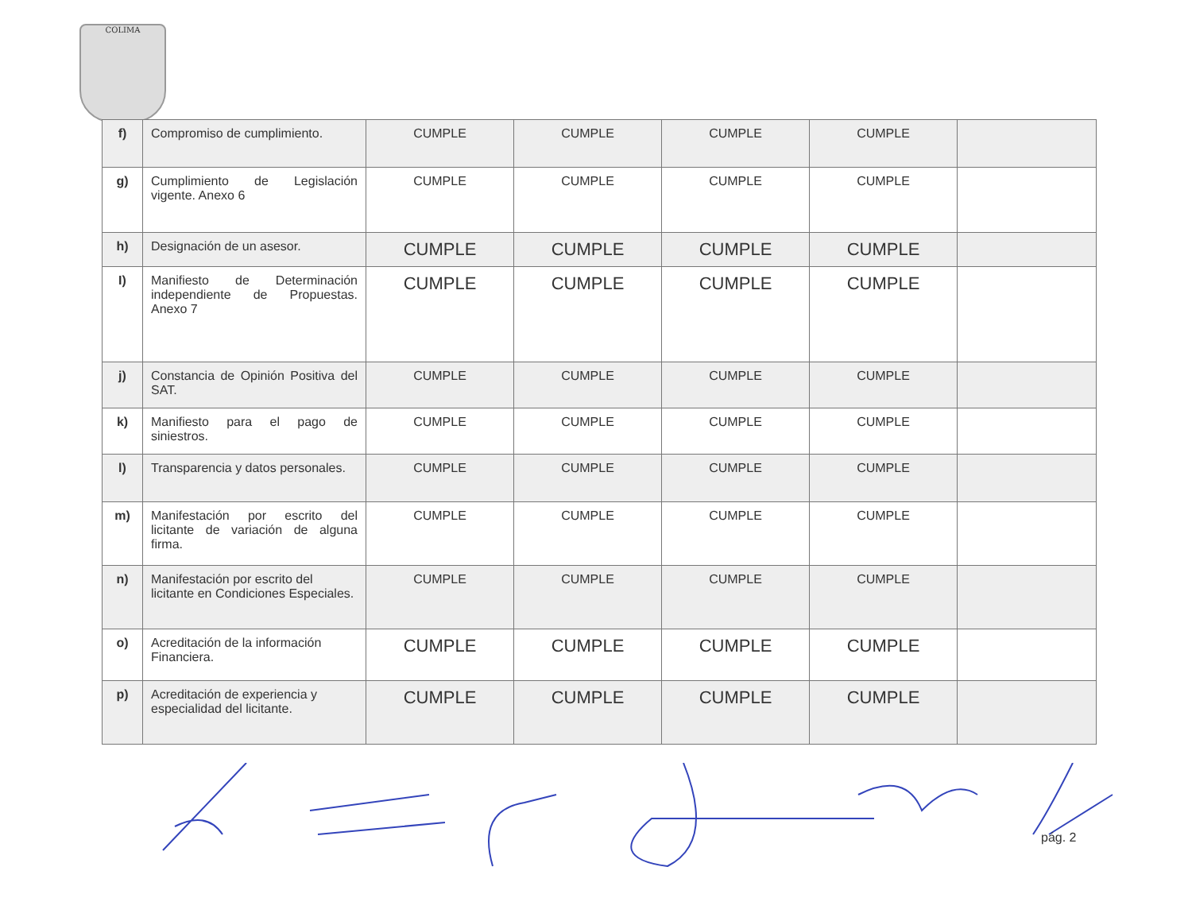COLIMA
| f) | Compromiso de cumplimiento. | CUMPLE | CUMPLE | CUMPLE | CUMPLE | |
| g) | Cumplimiento de Legislación vigente. Anexo 6 | CUMPLE | CUMPLE | CUMPLE | CUMPLE | |
| h) | Designación de un asesor. | CUMPLE | CUMPLE | CUMPLE | CUMPLE | |
| I) | Manifiesto de Determinación independiente de Propuestas. Anexo 7 | CUMPLE | CUMPLE | CUMPLE | CUMPLE | |
| j) | Constancia de Opinión Positiva del SAT. | CUMPLE | CUMPLE | CUMPLE | CUMPLE | |
| k) | Manifiesto para el pago de siniestros. | CUMPLE | CUMPLE | CUMPLE | CUMPLE | |
| l) | Transparencia y datos personales. | CUMPLE | CUMPLE | CUMPLE | CUMPLE | |
| m) | Manifestación por escrito del licitante de variación de alguna firma. | CUMPLE | CUMPLE | CUMPLE | CUMPLE | |
| n) | Manifestación por escrito del licitante en Condiciones Especiales. | CUMPLE | CUMPLE | CUMPLE | CUMPLE | |
| o) | Acreditación de la información Financiera. | CUMPLE | CUMPLE | CUMPLE | CUMPLE | |
| p) | Acreditación de experiencia y especialidad del licitante. | CUMPLE | CUMPLE | CUMPLE | CUMPLE | |
pág. 2